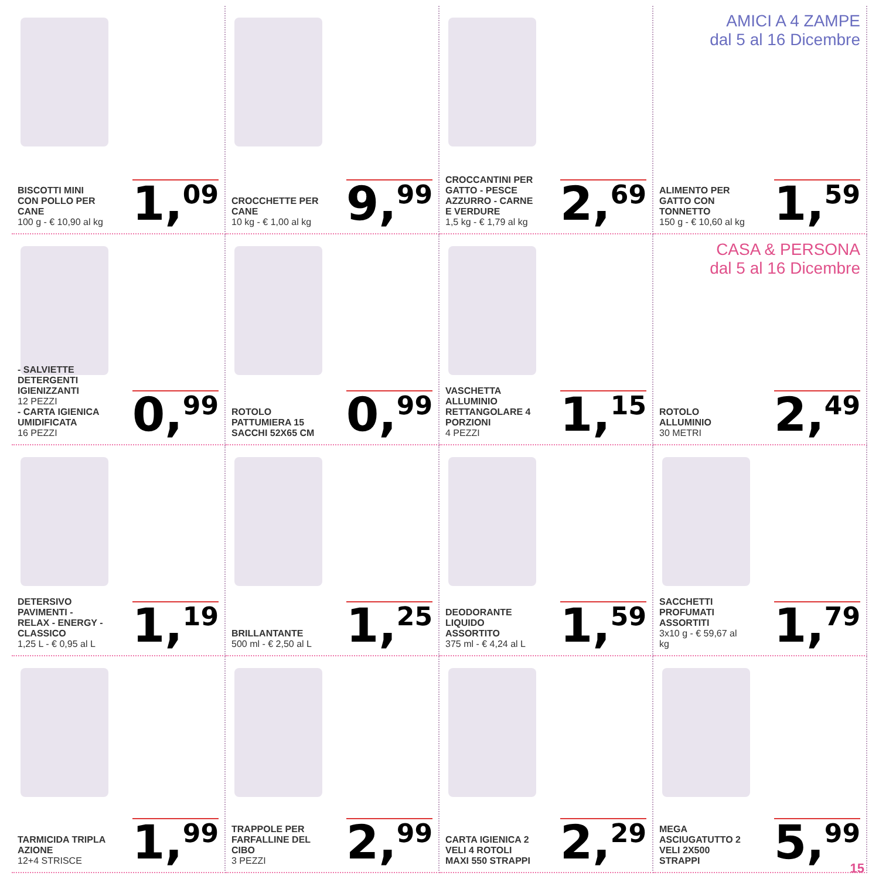BISCOTTI MINI CON POLLO PER CANE
100 g - € 10,90 al kg
1,<sup>09</sup>
CROCCHETTE PER CANE
10 kg - € 1,00 al kg
9,<sup>99</sup>
CROCCANTINI PER GATTO - PESCE AZZURRO - CARNE E VERDURE
1,5 kg - € 1,79 al kg
2,<sup>69</sup>
AMICI A 4 ZAMPE
dal 5 al 16 Dicembre
ALIMENTO PER GATTO CON TONNETTO
150 g - € 10,60 al kg
1,<sup>59</sup>
- SALVIETTE DETERGENTI IGIENIZZANTI
12 PEZZI
- CARTA IGIENICA UMIDIFICATA
16 PEZZI
0,<sup>99</sup>
ROTOLO PATTUMIERA 15 SACCHI 52X65 CM
0,<sup>99</sup>
VASCHETTA ALLUMINIO RETTANGOLARE 4 PORZIONI
4 PEZZI
1,<sup>15</sup>
CASA & PERSONA
dal 5 al 16 Dicembre
ROTOLO ALLUMINIO
30 METRI
2,<sup>49</sup>
DETERSIVO PAVIMENTI - RELAX - ENERGY - CLASSICO
1,25 L - € 0,95 al L
1,<sup>19</sup>
BRILLANTANTE
500 ml - € 2,50 al L
1,<sup>25</sup>
DEODORANTE LIQUIDO ASSORTITO
375 ml - € 4,24 al L
1,<sup>59</sup>
SACCHETTI PROFUMATI ASSORTITI
3x10 g - € 59,67 al kg
1,<sup>79</sup>
TARMICIDA TRIPLA AZIONE
12+4 STRISCE
1,<sup>99</sup>
TRAPPOLE PER FARFALLINE DEL CIBO
3 PEZZI
2,<sup>99</sup>
CARTA IGIENICA 2 VELI 4 ROTOLI MAXI 550 STRAPPI
2,<sup>29</sup>
MEGA ASCIUGATUTTO 2 VELI 2X500 STRAPPI
5,<sup>99</sup>
15